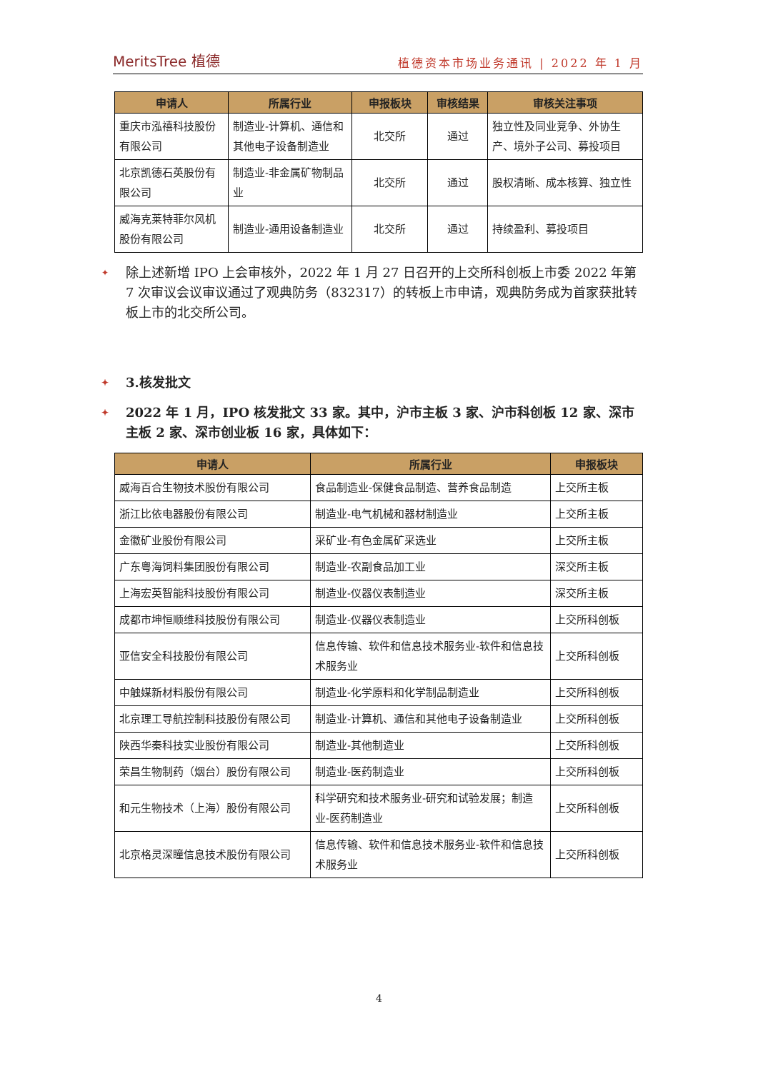MeritsTree 植德 植德资本市场业务通讯 | 2022 年 1 月
| 申请人 | 所属行业 | 申报板块 | 审核结果 | 审核关注事项 |
| --- | --- | --- | --- | --- |
| 重庆市泓禧科技股份有限公司 | 制造业-计算机、通信和其他电子设备制造业 | 北交所 | 通过 | 独立性及同业竞争、外协生产、境外子公司、募投项目 |
| 北京凯德石英股份有限公司 | 制造业-非金属矿物制品业 | 北交所 | 通过 | 股权清晰、成本核算、独立性 |
| 威海克莱特菲尔风机股份有限公司 | 制造业-通用设备制造业 | 北交所 | 通过 | 持续盈利、募投项目 |
✦ 除上述新增 IPO 上会审核外，2022 年 1 月 27 日召开的上交所科创板上市委 2022 年第 7 次审议会议审议通过了观典防务（832317）的转板上市申请，观典防务成为首家获批转板上市的北交所公司。
✦ 3.核发批文
✦ 2022 年 1 月，IPO 核发批文 33 家。其中，沪市主板 3 家、沪市科创板 12 家、深市主板 2 家、深市创业板 16 家，具体如下：
| 申请人 | 所属行业 | 申报板块 |
| --- | --- | --- |
| 威海百合生物技术股份有限公司 | 食品制造业-保健食品制造、营养食品制造 | 上交所主板 |
| 浙江比依电器股份有限公司 | 制造业-电气机械和器材制造业 | 上交所主板 |
| 金徽矿业股份有限公司 | 采矿业-有色金属矿采选业 | 上交所主板 |
| 广东粤海饲料集团股份有限公司 | 制造业-农副食品加工业 | 深交所主板 |
| 上海宏英智能科技股份有限公司 | 制造业-仪器仪表制造业 | 深交所主板 |
| 成都市坤恒顺维科技股份有限公司 | 制造业-仪器仪表制造业 | 上交所科创板 |
| 亚信安全科技股份有限公司 | 信息传输、软件和信息技术服务业-软件和信息技术服务业 | 上交所科创板 |
| 中触媒新材料股份有限公司 | 制造业-化学原料和化学制品制造业 | 上交所科创板 |
| 北京理工导航控制科技股份有限公司 | 制造业-计算机、通信和其他电子设备制造业 | 上交所科创板 |
| 陕西华秦科技实业股份有限公司 | 制造业-其他制造业 | 上交所科创板 |
| 荣昌生物制药（烟台）股份有限公司 | 制造业-医药制造业 | 上交所科创板 |
| 和元生物技术（上海）股份有限公司 | 科学研究和技术服务业-研究和试验发展；制造业-医药制造业 | 上交所科创板 |
| 北京格灵深瞳信息技术股份有限公司 | 信息传输、软件和信息技术服务业-软件和信息技术服务业 | 上交所科创板 |
4